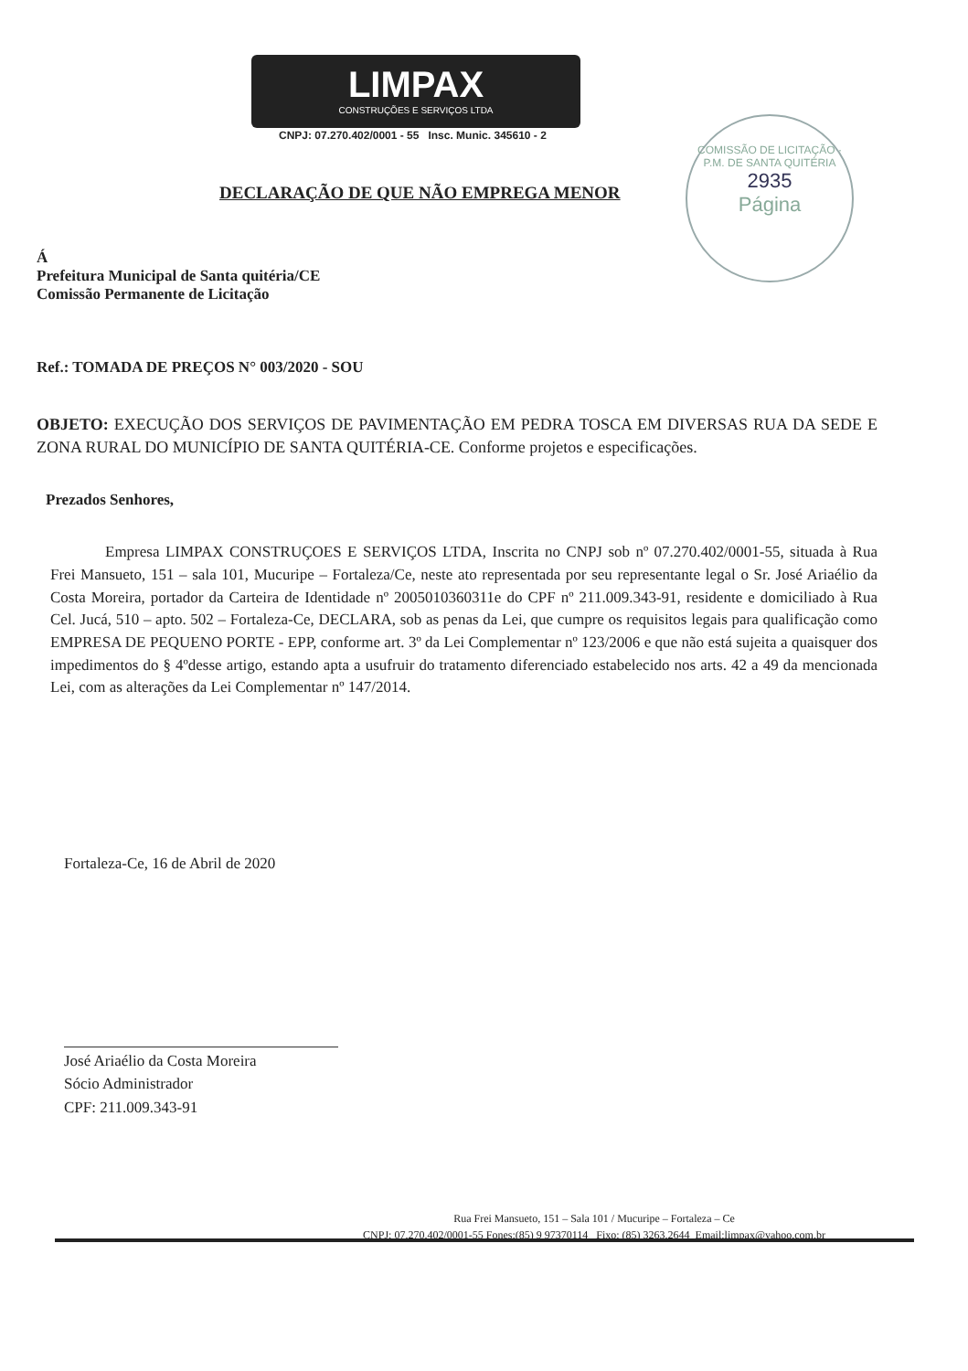COMISSÃO DE LICITAÇÃO · P.M. DE SANTA QUITÉRIA
2935
Página
LIMPAX
CONSTRUÇÕES E SERVIÇOS LTDA
CNPJ: 07.270.402/0001 - 55 Insc. Munic. 345610 - 2
DECLARAÇÃO DE QUE NÃO EMPREGA MENOR
Á
Prefeitura Municipal de Santa quitéria/CE
Comissão Permanente de Licitação
Ref.: TOMADA DE PREÇOS N° 003/2020 - SOU
OBJETO: EXECUÇÃO DOS SERVIÇOS DE PAVIMENTAÇÃO EM PEDRA TOSCA EM DIVERSAS RUA DA SEDE E ZONA RURAL DO MUNICÍPIO DE SANTA QUITÉRIA-CE. Conforme projetos e especificações.
Prezados Senhores,
Empresa LIMPAX CONSTRUÇOES E SERVIÇOS LTDA, Inscrita no CNPJ sob nº 07.270.402/0001-55, situada à Rua Frei Mansueto, 151 – sala 101, Mucuripe – Fortaleza/Ce, neste ato representada por seu representante legal o Sr. José Ariaélio da Costa Moreira, portador da Carteira de Identidade nº 2005010360311e do CPF nº 211.009.343-91, residente e domiciliado à Rua Cel. Jucá, 510 – apto. 502 – Fortaleza-Ce, DECLARA, sob as penas da Lei, que cumpre os requisitos legais para qualificação como EMPRESA DE PEQUENO PORTE - EPP, conforme art. 3º da Lei Complementar nº 123/2006 e que não está sujeita a quaisquer dos impedimentos do § 4ºdesse artigo, estando apta a usufruir do tratamento diferenciado estabelecido nos arts. 42 a 49 da mencionada Lei, com as alterações da Lei Complementar nº 147/2014.
Fortaleza-Ce, 16 de Abril de 2020
José Ariaélio da Costa Moreira
Sócio Administrador
CPF: 211.009.343-91
Rua Frei Mansueto, 151 – Sala 101 / Mucuripe – Fortaleza – Ce
CNPJ: 07.270.402/0001-55 Fones:(85) 9 97370114 Fixo: (85) 3263.2644 Email:limpax@yahoo.com.br